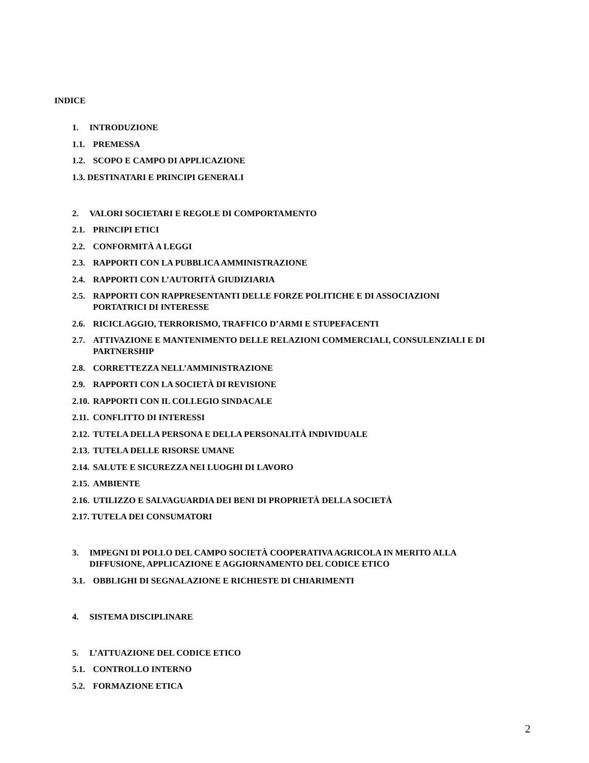INDICE
1. INTRODUZIONE
1.1. PREMESSA
1.2. SCOPO E CAMPO DI APPLICAZIONE
1.3. DESTINATARI E PRINCIPI GENERALI
2. VALORI SOCIETARI E REGOLE DI COMPORTAMENTO
2.1. PRINCIPI ETICI
2.2. CONFORMITÀ A LEGGI
2.3. RAPPORTI CON LA PUBBLICA AMMINISTRAZIONE
2.4. RAPPORTI CON L’AUTORITÀ GIUDIZIARIA
2.5. RAPPORTI CON RAPPRESENTANTI DELLE FORZE POLITICHE E DI ASSOCIAZIONI
PORTATRICI DI INTERESSE
2.6. RICICLAGGIO, TERRORISMO, TRAFFICO D’ARMI E STUPEFACENTI
2.7. ATTIVAZIONE E MANTENIMENTO DELLE RELAZIONI COMMERCIALI, CONSULENZIALI E DI
PARTNERSHIP
2.8. CORRETTEZZA NELL’AMMINISTRAZIONE
2.9. RAPPORTI CON LA SOCIETÀ DI REVISIONE
2.10. RAPPORTI CON IL COLLEGIO SINDACALE
2.11. CONFLITTO DI INTERESSI
2.12. TUTELA DELLA PERSONA E DELLA PERSONALITÀ INDIVIDUALE
2.13. TUTELA DELLE RISORSE UMANE
2.14. SALUTE E SICUREZZA NEI LUOGHI DI LAVORO
2.15. AMBIENTE
2.16. UTILIZZO E SALVAGUARDIA DEI BENI DI PROPRIETÀ DELLA SOCIETÀ
2.17. TUTELA DEI CONSUMATORI
3. IMPEGNI DI POLLO DEL CAMPO SOCIETÀ COOPERATIVA AGRICOLA IN MERITO ALLA
DIFFUSIONE, APPLICAZIONE E AGGIORNAMENTO DEL CODICE ETICO
3.1. OBBLIGHI DI SEGNALAZIONE E RICHIESTE DI CHIARIMENTI
4. SISTEMA DISCIPLINARE
5. L’ATTUAZIONE DEL CODICE ETICO
5.1. CONTROLLO INTERNO
5.2. FORMAZIONE ETICA
2